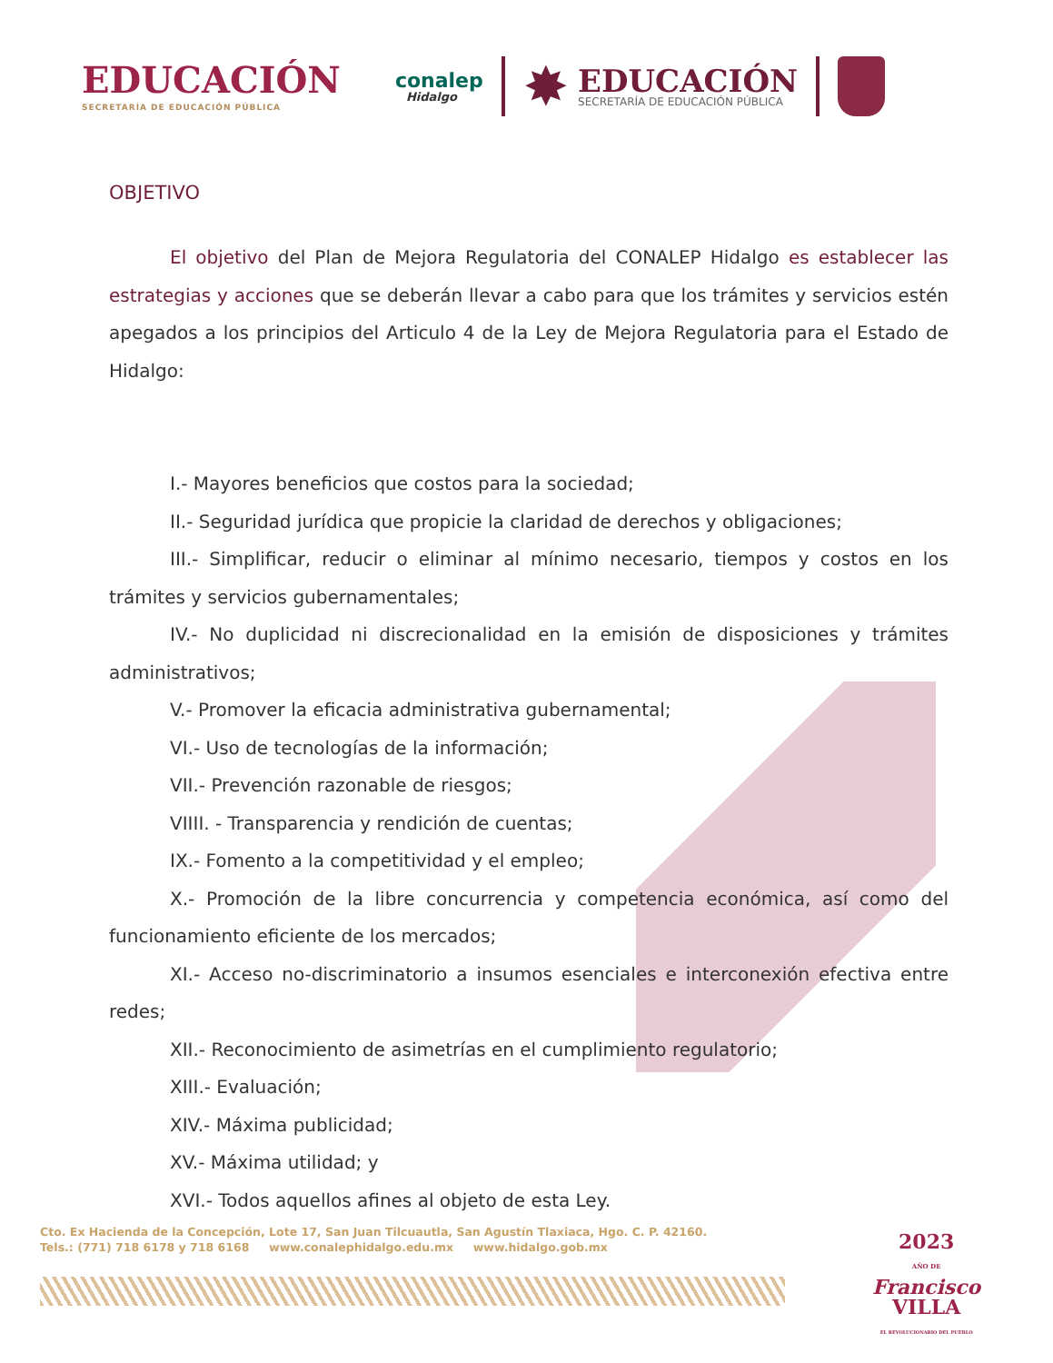EDUCACIÓN
SECRETARÍA DE EDUCACIÓN PÚBLICA
conalep
Hidalgo
✸
EDUCACIÓN
SECRETARÍA DE EDUCACIÓN PÚBLICA
OBJETIVO
El objetivo del Plan de Mejora Regulatoria del CONALEP Hidalgo es establecer las estrategias y acciones que se deberán llevar a cabo para que los trámites y servicios estén apegados a los principios del Articulo 4 de la Ley de Mejora Regulatoria para el Estado de Hidalgo:
I.- Mayores beneficios que costos para la sociedad;
II.- Seguridad jurídica que propicie la claridad de derechos y obligaciones;
III.- Simplificar, reducir o eliminar al mínimo necesario, tiempos y costos en los trámites y servicios gubernamentales;
IV.- No duplicidad ni discrecionalidad en la emisión de disposiciones y trámites administrativos;
V.- Promover la eficacia administrativa gubernamental;
VI.- Uso de tecnologías de la información;
VII.- Prevención razonable de riesgos;
VIIII. - Transparencia y rendición de cuentas;
IX.- Fomento a la competitividad y el empleo;
X.- Promoción de la libre concurrencia y competencia económica, así como del funcionamiento eficiente de los mercados;
XI.- Acceso no-discriminatorio a insumos esenciales e interconexión efectiva entre redes;
XII.- Reconocimiento de asimetrías en el cumplimiento regulatorio;
XIII.- Evaluación;
XIV.- Máxima publicidad;
XV.- Máxima utilidad; y
XVI.- Todos aquellos afines al objeto de esta Ley.
Cto. Ex Hacienda de la Concepción, Lote 17, San Juan Tilcuautla, San Agustín Tlaxiaca, Hgo. C. P. 42160.
Tels.: (771) 718 6178 y 718 6168 www.conalephidalgo.edu.mx www.hidalgo.gob.mx
2023
AÑO DE
Francisco
VILLA
EL REVOLUCIONARIO DEL PUEBLO